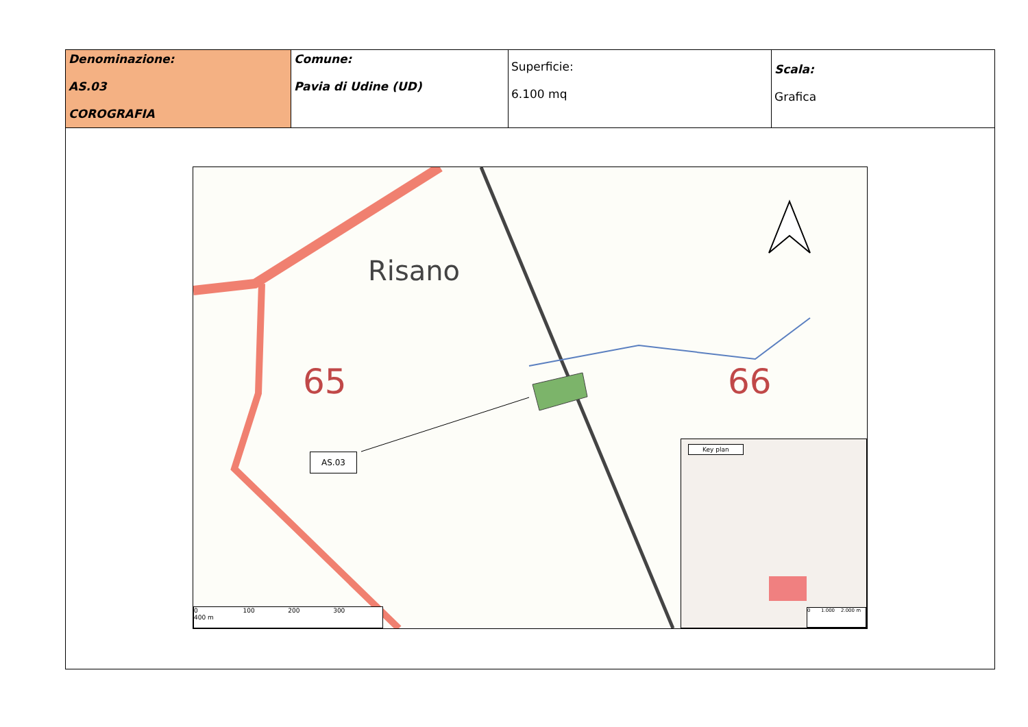| Denominazione: AS.03 COROGRAFIA | Comune: Pavia di Udine (UD) | Superficie: 6.100 mq | Scala: Grafica |
65
66
Risano
AS.03
0 100 200 300 400 m
Key plan
0 1.000 2.000 m